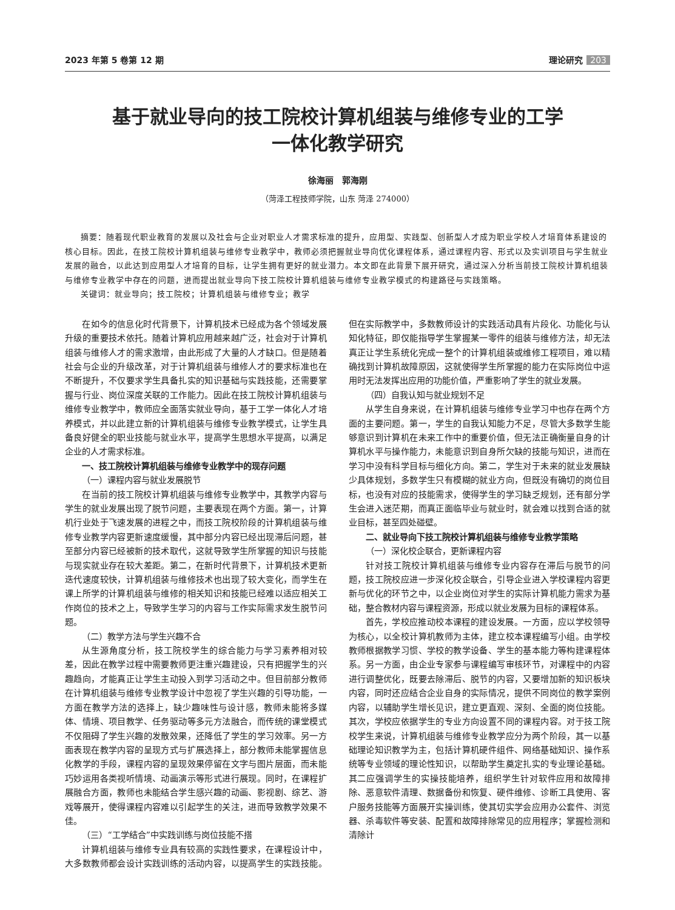2023 年第 5 卷第 12 期 理论研究 203
基于就业导向的技工院校计算机组装与维修专业的工学
一体化教学研究
徐海丽　郭海刚
（菏泽工程技师学院，山东 菏泽 274000）
摘要：随着现代职业教育的发展以及社会与企业对职业人才需求标准的提升，应用型、实践型、创新型人才成为职业学校人才培育体系建设的核心目标。因此，在技工院校计算机组装与维修专业教学中，教师必须把握就业导向优化课程体系，通过课程内容、形式以及实训项目与学生就业发展的融合，以此达到应用型人才培育的目标，让学生拥有更好的就业潜力。本文即在此背景下展开研究，通过深入分析当前技工院校计算机组装与维修专业教学中存在的问题，进而提出就业导向下技工院校计算机组装与维修专业教学模式的构建路径与实践策略。
关键词：就业导向；技工院校；计算机组装与维修专业；教学
在如今的信息化时代背景下，计算机技术已经成为各个领域发展升级的重要技术依托。随着计算机应用越来越广泛，社会对于计算机组装与维修人才的需求激增，由此形成了大量的人才缺口。但是随着社会与企业的升级改革，对于计算机组装与维修人才的要求标准也在不断提升，不仅要求学生具备扎实的知识基础与实践技能，还需要掌握与行业、岗位深度关联的工作能力。因此在技工院校计算机组装与维修专业教学中，教师应全面落实就业导向，基于工学一体化人才培养模式，并以此建立新的计算机组装与维修专业教学模式，让学生具备良好健全的职业技能与就业水平，提高学生思想水平提高，以满足企业的人才需求标准。
一、技工院校计算机组装与维修专业教学中的现存问题
（一）课程内容与就业发展脱节
在当前的技工院校计算机组装与维修专业教学中，其教学内容与学生的就业发展出现了脱节问题，主要表现在两个方面。第一，计算机行业处于飞速发展的进程之中，而技工院校阶段的计算机组装与维修专业教学内容更新速度缓慢，其中部分内容已经出现滞后问题，甚至部分内容已经被新的技术取代，这就导致学生所掌握的知识与技能与现实就业存在较大差距。第二，在新时代背景下，计算机技术更新迭代速度较快，计算机组装与维修技术也出现了较大变化，而学生在课上所学的计算机组装与维修的相关知识和技能已经难以适应相关工作岗位的技术之上，导致学生学习的内容与工作实际需求发生脱节问题。
（二）教学方法与学生兴趣不合
从生源角度分析，技工院校学生的综合能力与学习素养相对较差，因此在教学过程中需要教师更注重兴趣建设，只有把握学生的兴趣趋向，才能真正让学生主动投入到学习活动之中。但目前部分教师在计算机组装与维修专业教学设计中忽视了学生兴趣的引导功能，一方面在教学方法的选择上，缺少趣味性与设计感，教师未能将多媒体、情境、项目教学、任务驱动等多元方法融合，而传统的课堂模式不仅阻碍了学生兴趣的发散效果，还降低了学生的学习效率。另一方面表现在教学内容的呈现方式与扩展选择上，部分教师未能掌握信息化教学的手段，课程内容的呈现效果停留在文字与图片层面，而未能巧妙运用各类视听情境、动画演示等形式进行展现。同时，在课程扩展融合方面，教师也未能结合学生感兴趣的动画、影视剧、综艺、游戏等展开，使得课程内容难以引起学生的关注，进而导致教学效果不佳。
（三）“工学结合”中实践训练与岗位技能不搭
计算机组装与维修专业具有较高的实践性要求，在课程设计中，大多数教师都会设计实践训练的活动内容，以提高学生的实践技能。但在实际教学中，多数教师设计的实践活动具有片段化、功能化与认知化特征，即仅能指导学生掌握某一零件的组装与维修方法，却无法真正让学生系统化完成一整个的计算机组装或维修工程项目，难以精确找到计算机故障原因，这就使得学生所掌握的能力在实际岗位中运用时无法发挥出应用的功能价值，严重影响了学生的就业发展。
（四）自我认知与就业规划不足
从学生自身来说，在计算机组装与维修专业学习中也存在两个方面的主要问题。第一，学生的自我认知能力不足，尽管大多数学生能够意识到计算机在未来工作中的重要价值，但无法正确衡量自身的计算机水平与操作能力，未能意识到自身所欠缺的技能与知识，进而在学习中没有科学目标与细化方向。第二，学生对于未来的就业发展缺少具体规划，多数学生只有模糊的就业方向，但既没有确切的岗位目标，也没有对应的技能需求，使得学生的学习缺乏规划，还有部分学生会进入迷茫期，而真正面临毕业与就业时，就会难以找到合适的就业目标，甚至四处碰壁。
二、就业导向下技工院校计算机组装与维修专业教学策略
（一）深化校企联合，更新课程内容
针对技工院校计算机组装与维修专业内容存在滞后与脱节的问题，技工院校应进一步深化校企联合，引导企业进入学校课程内容更新与优化的环节之中，以企业岗位对学生的实际计算机能力需求为基础，整合教材内容与课程资源，形成以就业发展为目标的课程体系。
首先，学校应推动校本课程的建设发展。一方面，应以学校领导为核心，以全校计算机教师为主体，建立校本课程编写小组。由学校教师根据教学习惯、学校的教学设备、学生的基本能力等构建课程体系。另一方面，由企业专家参与课程编写审核环节，对课程中的内容进行调整优化，既要去除滞后、脱节的内容，又要增加新的知识板块内容，同时还应结合企业自身的实际情况，提供不同岗位的教学案例内容，以辅助学生增长见识，建立更直观、深刻、全面的岗位技能。其次，学校应依据学生的专业方向设置不同的课程内容。对于技工院校学生来说，计算机组装与维修专业教学应分为两个阶段，其一以基础理论知识教学为主，包括计算机硬件组件、网络基础知识、操作系统等专业领域的理论性知识，以帮助学生奠定扎实的专业理论基础。其二应强调学生的实操技能培养，组织学生针对软件应用和故障排除、恶意软件清理、数据备份和恢复、硬件维修、诊断工具使用、客户服务技能等方面展开实操训练，使其切实学会应用办公套件、浏览器、杀毒软件等安装、配置和故障排除常见的应用程序；掌握检测和清除计